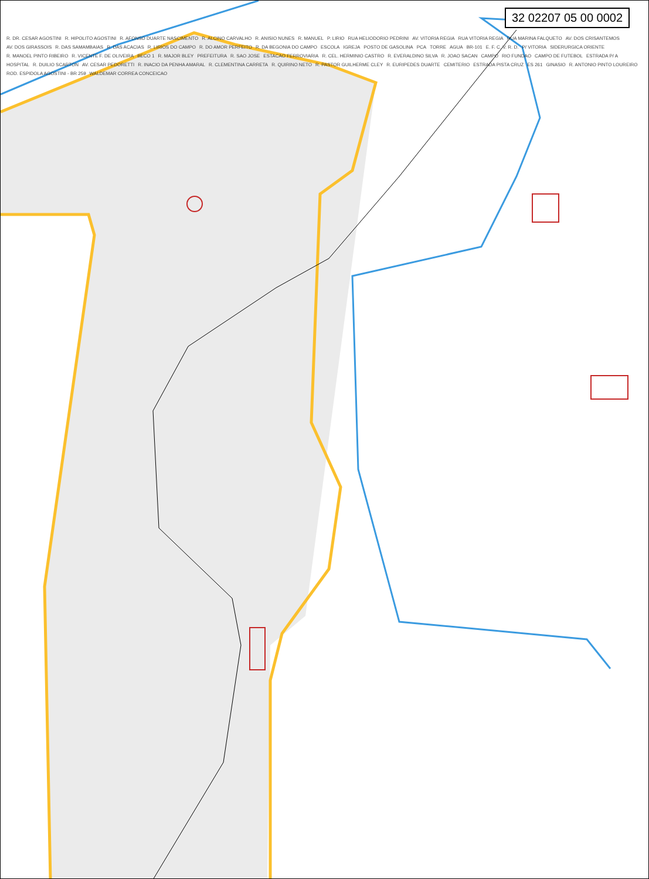32 02207 05 00 0002
R. DR. CESAR AGOSTINI R. HIPOLITO AGOSTINI R. AFONSO DUARTE NASCIMENTO R. ALCINO CARVALHO R. ANISIO NUNES R. MANUEL P. LIRIO RUA HELIODORIO PEDRINI AV. VITORIA REGIA RUA VITORIA REGIA RUA MARINA FALQUETO AV. DOS CRISANTEMOS AV. DOS GIRASSOIS R. DAS SAMAMBAIAS R. DAS ACACIAS R. LIRIOS DO CAMPO R. DO AMOR PERFEITO R. DA BEGONIA DO CAMPO ESCOLA IGREJA POSTO DE GASOLINA PCA TORRE AGUA BR-101 E. F. C. V. R. D. P/ VITORIA SIDERURGICA ORIENTE R. MANOEL PINTO RIBEIRO R. VICENTE F. DE OLIVEIRA BECO 1 R. MAJOR BLEY PREFEITURA R. SAO JOSE ESTACAO FERROVIARIA R. CEL. HERMINIO CASTRO R. EVERALDINO SILVA R. JOAO SACAN CAMPO RIO FUNDAO CAMPO DE FUTEBOL ESTRADA P/ A HOSPITAL R. DUILIO SCARTON AV. CESAR PEDORETTI R. INACIO DA PENHA AMARAL R. CLEMENTINA CARRETA R. QUIRINO NETO R. PASTOR GUILHERME CLEY R. EURIPEDES DUARTE CEMITERIO ESTRADA PISTA CRUZ ES 261 GINASIO R. ANTONIO PINTO LOUREIRO ROD. ESPIDOLA AGOSTINI - BR 259 WALDEMAR CORREA CONCEICAO